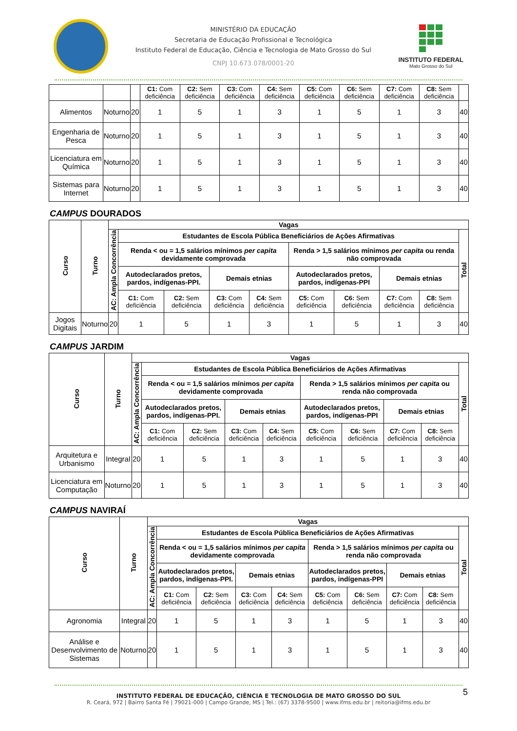MINISTÉRIO DA EDUCAÇÃO
Secretaria de Educação Profissional e Tecnológica
Instituto Federal de Educação, Ciência e Tecnologia de Mato Grosso do Sul
CNPJ 10.673.078/0001-20
INSTITUTO FEDERAL
Mato Grosso do Sul
| | | | C1: Com deficiência | C2: Sem deficiência | C3: Com deficiência | C4: Sem deficiência | C5: Com deficiência | C6: Sem deficiência | C7: Com deficiência | C8: Sem deficiência | |
| Alimentos | Noturno | 20 | 1 | 5 | 1 | 3 | 1 | 5 | 1 | 3 | 40 |
| Engenharia de Pesca | Noturno | 20 | 1 | 5 | 1 | 3 | 1 | 5 | 1 | 3 | 40 |
| Licenciatura em Química | Noturno | 20 | 1 | 5 | 1 | 3 | 1 | 5 | 1 | 3 | 40 |
| Sistemas para Internet | Noturno | 20 | 1 | 5 | 1 | 3 | 1 | 5 | 1 | 3 | 40 |
CAMPUS DOURADOS
| Curso | Turno | Vagas | | | | | | | | | |
| --- | --- | --- | --- | --- | --- | --- | --- | --- | --- | --- | --- |
| | | AC: Ampla Concorrência | Estudantes de Escola Pública Beneficiários de Ações Afirmativas | | | | | | | | Total |
| | | | Renda < ou = 1,5 salários mínimos per capita devidamente comprovada | | | | Renda > 1,5 salários mínimos per capita ou renda não comprovada | | | | |
| | | | Autodeclarados pretos, pardos, indígenas-PPI. | | Demais etnias | | Autodeclarados pretos, pardos, indígenas-PPI | | Demais etnias | | |
| | | | C1: Com deficiência | C2: Sem deficiência | C3: Com deficiência | C4: Sem deficiência | C5: Com deficiência | C6: Sem deficiência | C7: Com deficiência | C8: Sem deficiência | |
| Jogos Digitais | Noturno | 20 | 1 | 5 | 1 | 3 | 1 | 5 | 1 | 3 | 40 |
CAMPUS JARDIM
| Curso | Turno | Vagas | | | | | | | | | |
| --- | --- | --- | --- | --- | --- | --- | --- | --- | --- | --- | --- |
| | | AC: Ampla Concorrência | Estudantes de Escola Pública Beneficiários de Ações Afirmativas | | | | | | | | Total |
| | | | Renda < ou = 1,5 salários mínimos per capita devidamente comprovada | | | | Renda > 1,5 salários mínimos per capita ou renda não comprovada | | | | |
| | | | Autodeclarados pretos, pardos, indígenas-PPI. | | Demais etnias | | Autodeclarados pretos, pardos, indígenas-PPI | | Demais etnias | | |
| | | | C1: Com deficiência | C2: Sem deficiência | C3: Com deficiência | C4: Sem deficiência | C5: Com deficiência | C6: Sem deficiência | C7: Com deficiência | C8: Sem deficiência | |
| Arquitetura e Urbanismo | Integral | 20 | 1 | 5 | 1 | 3 | 1 | 5 | 1 | 3 | 40 |
| Licenciatura em Computação | Noturno | 20 | 1 | 5 | 1 | 3 | 1 | 5 | 1 | 3 | 40 |
CAMPUS NAVIRAÍ
| Curso | Turno | Vagas | | | | | | | | | |
| --- | --- | --- | --- | --- | --- | --- | --- | --- | --- | --- | --- |
| | | AC: Ampla Concorrência | Estudantes de Escola Pública Beneficiários de Ações Afirmativas | | | | | | | | Total |
| | | | Renda < ou = 1,5 salários mínimos per capita devidamente comprovada | | | | Renda > 1,5 salários mínimos per capita ou renda não comprovada | | | | |
| | | | Autodeclarados pretos, pardos, indígenas-PPI. | | Demais etnias | | Autodeclarados pretos, pardos, indígenas-PPI | | Demais etnias | | |
| | | | C1: Com deficiência | C2: Sem deficiência | C3: Com deficiência | C4: Sem deficiência | C5: Com deficiência | C6: Sem deficiência | C7: Com deficiência | C8: Sem deficiência | |
| Agronomia | Integral | 20 | 1 | 5 | 1 | 3 | 1 | 5 | 1 | 3 | 40 |
| Análise e Desenvolvimento de Sistemas | Noturno | 20 | 1 | 5 | 1 | 3 | 1 | 5 | 1 | 3 | 40 |
INSTITUTO FEDERAL DE EDUCAÇÃO, CIÊNCIA E TECNOLOGIA DE MATO GROSSO DO SUL
R. Ceará, 972 | Bairro Santa Fé | 79021-000 | Campo Grande, MS | Tel.: (67) 3378-9500 | www.ifms.edu.br | reitoria@ifms.edu.br
5